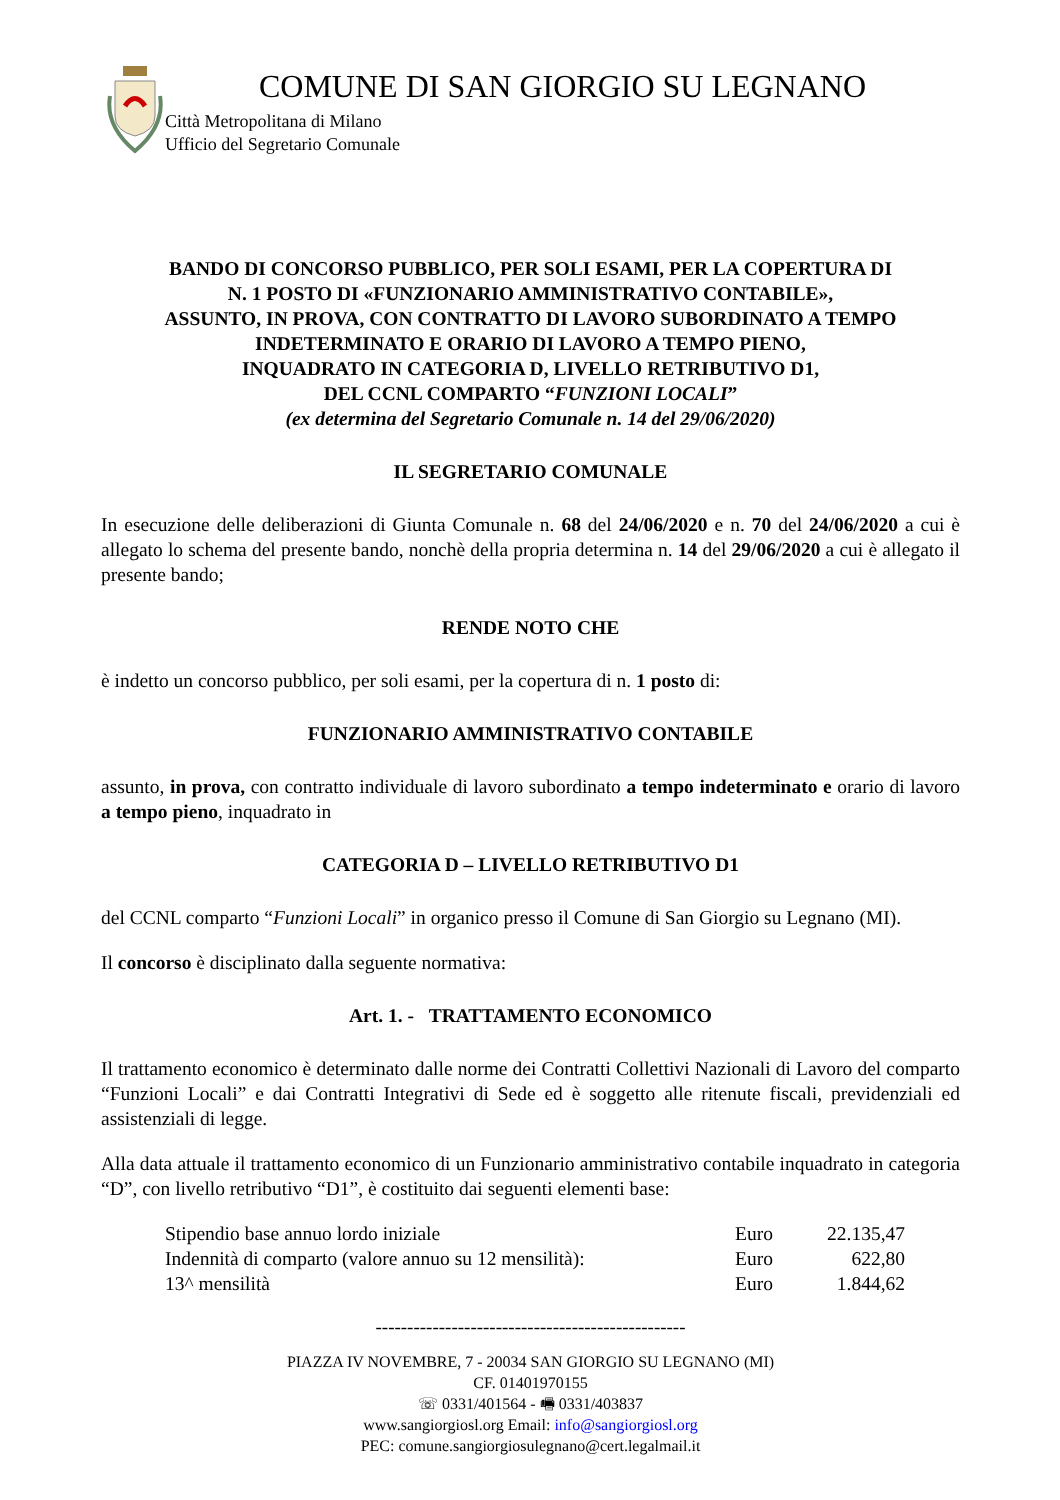COMUNE DI SAN GIORGIO SU LEGNANO
Città Metropolitana di Milano
Ufficio del Segretario Comunale
BANDO DI CONCORSO PUBBLICO, PER SOLI ESAMI, PER LA COPERTURA DI
N. 1 POSTO DI «FUNZIONARIO AMMINISTRATIVO CONTABILE»,
ASSUNTO, IN PROVA, CON CONTRATTO DI LAVORO SUBORDINATO A TEMPO
INDETERMINATO E ORARIO DI LAVORO A TEMPO PIENO,
INQUADRATO IN CATEGORIA D, LIVELLO RETRIBUTIVO D1,
DEL CCNL COMPARTO “FUNZIONI LOCALI”
(ex determina del Segretario Comunale n. 14 del 29/06/2020)
IL SEGRETARIO COMUNALE
In esecuzione delle deliberazioni di Giunta Comunale n. 68 del 24/06/2020 e n. 70 del 24/06/2020 a cui è allegato lo schema del presente bando, nonchè della propria determina n. 14 del 29/06/2020 a cui è allegato il presente bando;
RENDE NOTO CHE
è indetto un concorso pubblico, per soli esami, per la copertura di n. 1 posto di:
FUNZIONARIO AMMINISTRATIVO CONTABILE
assunto, in prova, con contratto individuale di lavoro subordinato a tempo indeterminato e orario di lavoro a tempo pieno, inquadrato in
CATEGORIA D – LIVELLO RETRIBUTIVO D1
del CCNL comparto “Funzioni Locali” in organico presso il Comune di San Giorgio su Legnano (MI).
Il concorso è disciplinato dalla seguente normativa:
Art. 1. - TRATTAMENTO ECONOMICO
Il trattamento economico è determinato dalle norme dei Contratti Collettivi Nazionali di Lavoro del comparto “Funzioni Locali” e dai Contratti Integrativi di Sede ed è soggetto alle ritenute fiscali, previdenziali ed assistenziali di legge.
Alla data attuale il trattamento economico di un Funzionario amministrativo contabile inquadrato in categoria “D”, con livello retributivo “D1”, è costituito dai seguenti elementi base:
Stipendio base annuo lordo iniziale Euro 22.135,47
Indennità di comparto (valore annuo su 12 mensilità): Euro 622,80
13^ mensilità Euro 1.844,62
-------------------------------------------------
PIAZZA IV NOVEMBRE, 7 - 20034 SAN GIORGIO SU LEGNANO (MI)
CF. 01401970155
☏ 0331/401564 - 🖷 0331/403837
www.sangiorgiosl.org Email: info@sangiorgiosl.org
PEC: comune.sangiorgiosulegnano@cert.legalmail.it